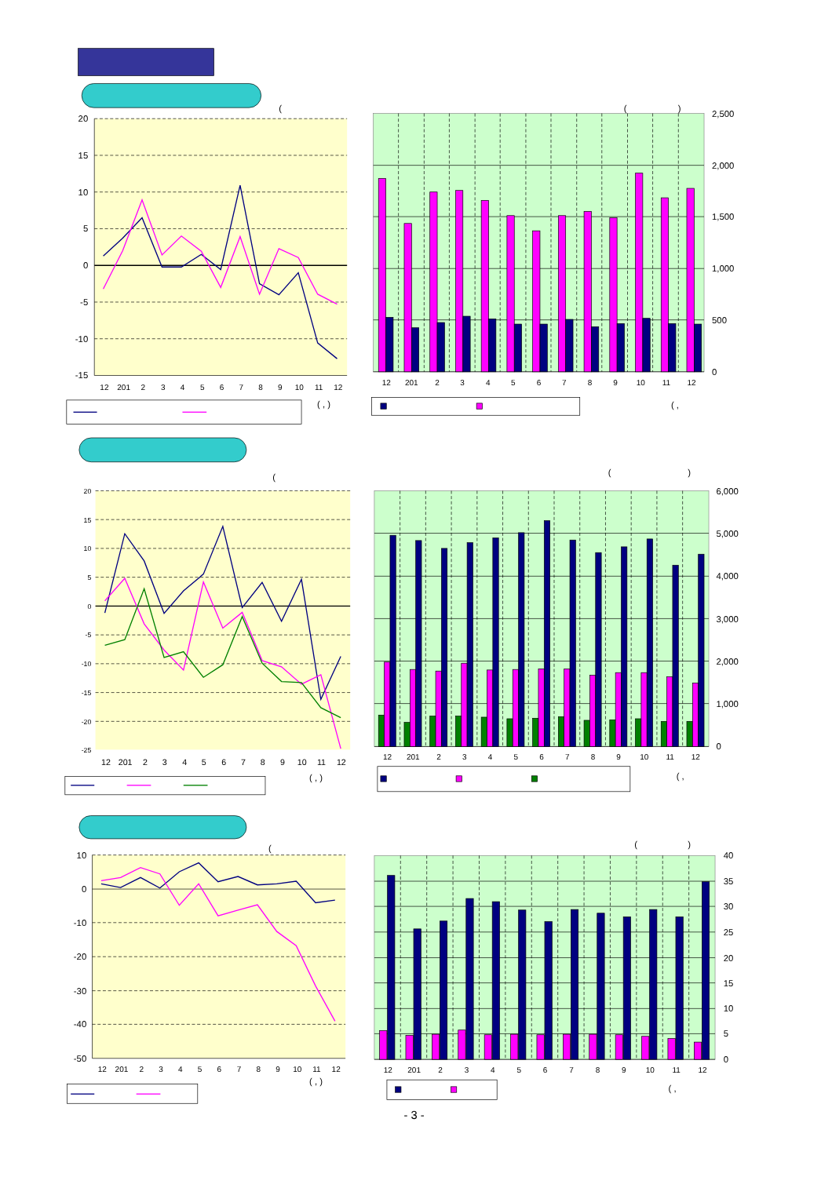(
20
15
10
5
0
-5
-10
-15
12
201
2
3
4
5
6
7
8
9
10
11
12
( , )
(
)
2,500
2,000
1,500
1,000
500
0
12
201
2
3
4
5
6
7
8
9
10
11
12
( ,
(
20
15
10
5
0
-5
-10
-15
-20
-25
12
201
2
3
4
5
6
7
8
9
10
11
12
( , )
(
)
6,000
5,000
4,000
3,000
2,000
1,000
0
12
201
2
3
4
5
6
7
8
9
10
11
12
( ,
(
10
0
-10
-20
-30
-40
-50
12
201
2
3
4
5
6
7
8
9
10
11
12
( , )
(
)
40
35
30
25
20
15
10
5
0
12
201
2
3
4
5
6
7
8
9
10
11
12
( ,
- 3 -